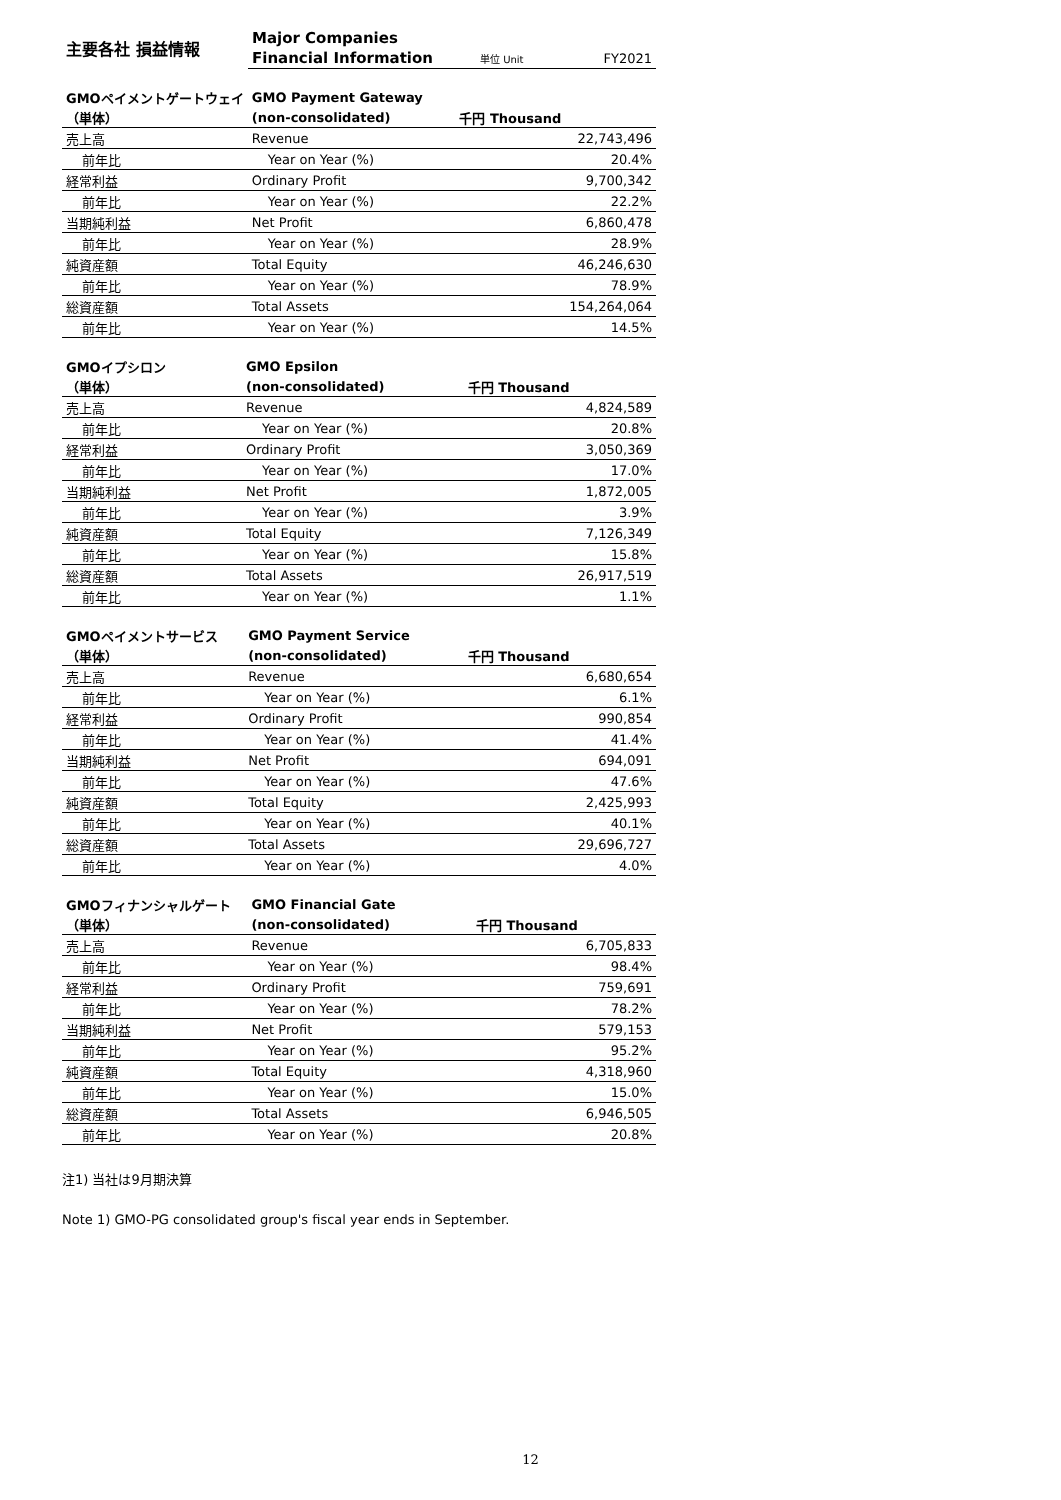| 主要各社 損益情報 | Major Companies | | |
| | Financial Information | 単位 Unit | FY2021 |
| GMOペイメントゲートウェイ | GMO Payment Gateway | | |
| （単体） | (non-consolidated) | 千円 Thousand | |
| 売上高 | Revenue | | 22,743,496 |
| 前年比 | Year on Year (%) | | 20.4% |
| 経常利益 | Ordinary Profit | | 9,700,342 |
| 前年比 | Year on Year (%) | | 22.2% |
| 当期純利益 | Net Profit | | 6,860,478 |
| 前年比 | Year on Year (%) | | 28.9% |
| 純資産額 | Total Equity | | 46,246,630 |
| 前年比 | Year on Year (%) | | 78.9% |
| 総資産額 | Total Assets | | 154,264,064 |
| 前年比 | Year on Year (%) | | 14.5% |
| GMOイプシロン | GMO Epsilon | | |
| （単体） | (non-consolidated) | 千円 Thousand | |
| 売上高 | Revenue | | 4,824,589 |
| 前年比 | Year on Year (%) | | 20.8% |
| 経常利益 | Ordinary Profit | | 3,050,369 |
| 前年比 | Year on Year (%) | | 17.0% |
| 当期純利益 | Net Profit | | 1,872,005 |
| 前年比 | Year on Year (%) | | 3.9% |
| 純資産額 | Total Equity | | 7,126,349 |
| 前年比 | Year on Year (%) | | 15.8% |
| 総資産額 | Total Assets | | 26,917,519 |
| 前年比 | Year on Year (%) | | 1.1% |
| GMOペイメントサービス | GMO Payment Service | | |
| （単体） | (non-consolidated) | 千円 Thousand | |
| 売上高 | Revenue | | 6,680,654 |
| 前年比 | Year on Year (%) | | 6.1% |
| 経常利益 | Ordinary Profit | | 990,854 |
| 前年比 | Year on Year (%) | | 41.4% |
| 当期純利益 | Net Profit | | 694,091 |
| 前年比 | Year on Year (%) | | 47.6% |
| 純資産額 | Total Equity | | 2,425,993 |
| 前年比 | Year on Year (%) | | 40.1% |
| 総資産額 | Total Assets | | 29,696,727 |
| 前年比 | Year on Year (%) | | 4.0% |
| GMOフィナンシャルゲート | GMO Financial Gate | | |
| （単体） | (non-consolidated) | 千円 Thousand | |
| 売上高 | Revenue | | 6,705,833 |
| 前年比 | Year on Year (%) | | 98.4% |
| 経常利益 | Ordinary Profit | | 759,691 |
| 前年比 | Year on Year (%) | | 78.2% |
| 当期純利益 | Net Profit | | 579,153 |
| 前年比 | Year on Year (%) | | 95.2% |
| 純資産額 | Total Equity | | 4,318,960 |
| 前年比 | Year on Year (%) | | 15.0% |
| 総資産額 | Total Assets | | 6,946,505 |
| 前年比 | Year on Year (%) | | 20.8% |
注1) 当社は9月期決算
Note 1) GMO-PG consolidated group's fiscal year ends in September.
12